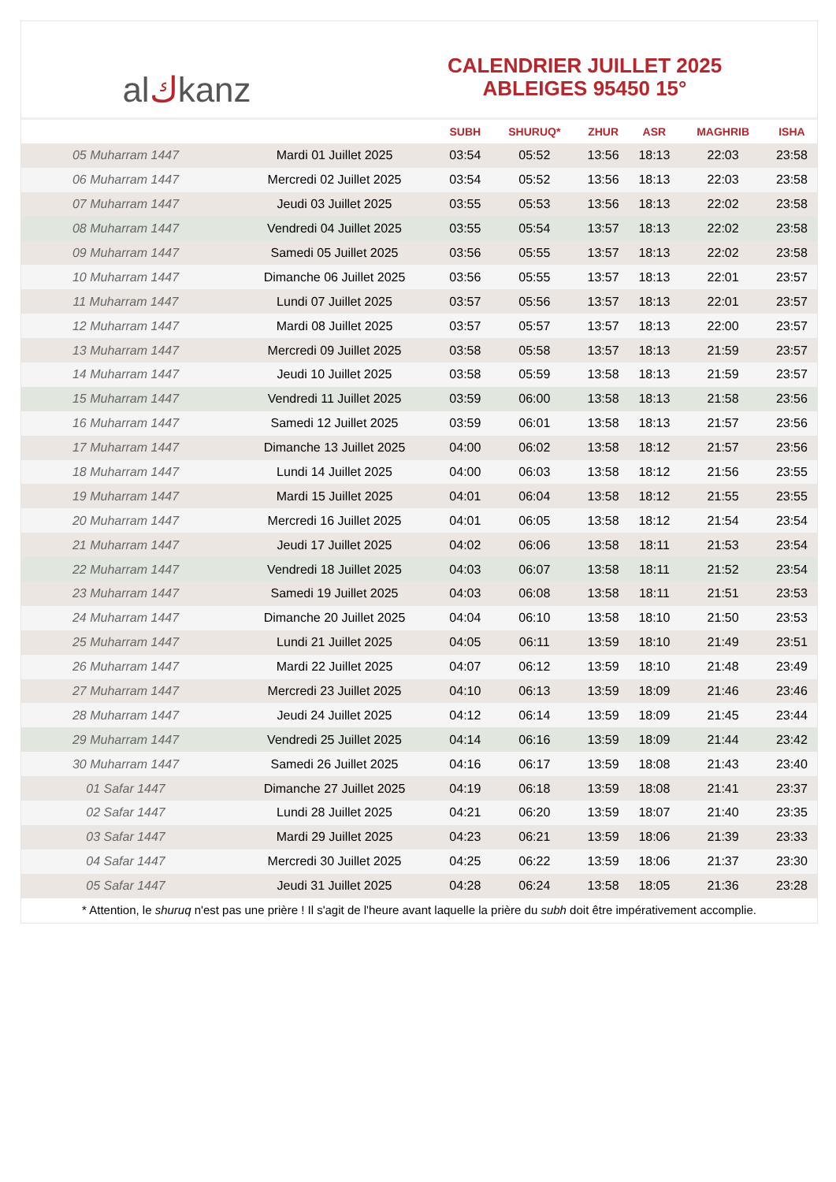al ك kanz
CALENDRIER JUILLET 2025
ABLEIGES 95450 15°
| | | SUBH | SHURUQ* | ZHUR | ASR | MAGHRIB | ISHA |
| --- | --- | --- | --- | --- | --- | --- | --- |
| 05 Muharram 1447 | Mardi 01 Juillet 2025 | 03:54 | 05:52 | 13:56 | 18:13 | 22:03 | 23:58 |
| 06 Muharram 1447 | Mercredi 02 Juillet 2025 | 03:54 | 05:52 | 13:56 | 18:13 | 22:03 | 23:58 |
| 07 Muharram 1447 | Jeudi 03 Juillet 2025 | 03:55 | 05:53 | 13:56 | 18:13 | 22:02 | 23:58 |
| 08 Muharram 1447 | Vendredi 04 Juillet 2025 | 03:55 | 05:54 | 13:57 | 18:13 | 22:02 | 23:58 |
| 09 Muharram 1447 | Samedi 05 Juillet 2025 | 03:56 | 05:55 | 13:57 | 18:13 | 22:02 | 23:58 |
| 10 Muharram 1447 | Dimanche 06 Juillet 2025 | 03:56 | 05:55 | 13:57 | 18:13 | 22:01 | 23:57 |
| 11 Muharram 1447 | Lundi 07 Juillet 2025 | 03:57 | 05:56 | 13:57 | 18:13 | 22:01 | 23:57 |
| 12 Muharram 1447 | Mardi 08 Juillet 2025 | 03:57 | 05:57 | 13:57 | 18:13 | 22:00 | 23:57 |
| 13 Muharram 1447 | Mercredi 09 Juillet 2025 | 03:58 | 05:58 | 13:57 | 18:13 | 21:59 | 23:57 |
| 14 Muharram 1447 | Jeudi 10 Juillet 2025 | 03:58 | 05:59 | 13:58 | 18:13 | 21:59 | 23:57 |
| 15 Muharram 1447 | Vendredi 11 Juillet 2025 | 03:59 | 06:00 | 13:58 | 18:13 | 21:58 | 23:56 |
| 16 Muharram 1447 | Samedi 12 Juillet 2025 | 03:59 | 06:01 | 13:58 | 18:13 | 21:57 | 23:56 |
| 17 Muharram 1447 | Dimanche 13 Juillet 2025 | 04:00 | 06:02 | 13:58 | 18:12 | 21:57 | 23:56 |
| 18 Muharram 1447 | Lundi 14 Juillet 2025 | 04:00 | 06:03 | 13:58 | 18:12 | 21:56 | 23:55 |
| 19 Muharram 1447 | Mardi 15 Juillet 2025 | 04:01 | 06:04 | 13:58 | 18:12 | 21:55 | 23:55 |
| 20 Muharram 1447 | Mercredi 16 Juillet 2025 | 04:01 | 06:05 | 13:58 | 18:12 | 21:54 | 23:54 |
| 21 Muharram 1447 | Jeudi 17 Juillet 2025 | 04:02 | 06:06 | 13:58 | 18:11 | 21:53 | 23:54 |
| 22 Muharram 1447 | Vendredi 18 Juillet 2025 | 04:03 | 06:07 | 13:58 | 18:11 | 21:52 | 23:54 |
| 23 Muharram 1447 | Samedi 19 Juillet 2025 | 04:03 | 06:08 | 13:58 | 18:11 | 21:51 | 23:53 |
| 24 Muharram 1447 | Dimanche 20 Juillet 2025 | 04:04 | 06:10 | 13:58 | 18:10 | 21:50 | 23:53 |
| 25 Muharram 1447 | Lundi 21 Juillet 2025 | 04:05 | 06:11 | 13:59 | 18:10 | 21:49 | 23:51 |
| 26 Muharram 1447 | Mardi 22 Juillet 2025 | 04:07 | 06:12 | 13:59 | 18:10 | 21:48 | 23:49 |
| 27 Muharram 1447 | Mercredi 23 Juillet 2025 | 04:10 | 06:13 | 13:59 | 18:09 | 21:46 | 23:46 |
| 28 Muharram 1447 | Jeudi 24 Juillet 2025 | 04:12 | 06:14 | 13:59 | 18:09 | 21:45 | 23:44 |
| 29 Muharram 1447 | Vendredi 25 Juillet 2025 | 04:14 | 06:16 | 13:59 | 18:09 | 21:44 | 23:42 |
| 30 Muharram 1447 | Samedi 26 Juillet 2025 | 04:16 | 06:17 | 13:59 | 18:08 | 21:43 | 23:40 |
| 01 Safar 1447 | Dimanche 27 Juillet 2025 | 04:19 | 06:18 | 13:59 | 18:08 | 21:41 | 23:37 |
| 02 Safar 1447 | Lundi 28 Juillet 2025 | 04:21 | 06:20 | 13:59 | 18:07 | 21:40 | 23:35 |
| 03 Safar 1447 | Mardi 29 Juillet 2025 | 04:23 | 06:21 | 13:59 | 18:06 | 21:39 | 23:33 |
| 04 Safar 1447 | Mercredi 30 Juillet 2025 | 04:25 | 06:22 | 13:59 | 18:06 | 21:37 | 23:30 |
| 05 Safar 1447 | Jeudi 31 Juillet 2025 | 04:28 | 06:24 | 13:58 | 18:05 | 21:36 | 23:28 |
* Attention, le shuruq n'est pas une prière ! Il s'agit de l'heure avant laquelle la prière du subh doit être impérativement accomplie.